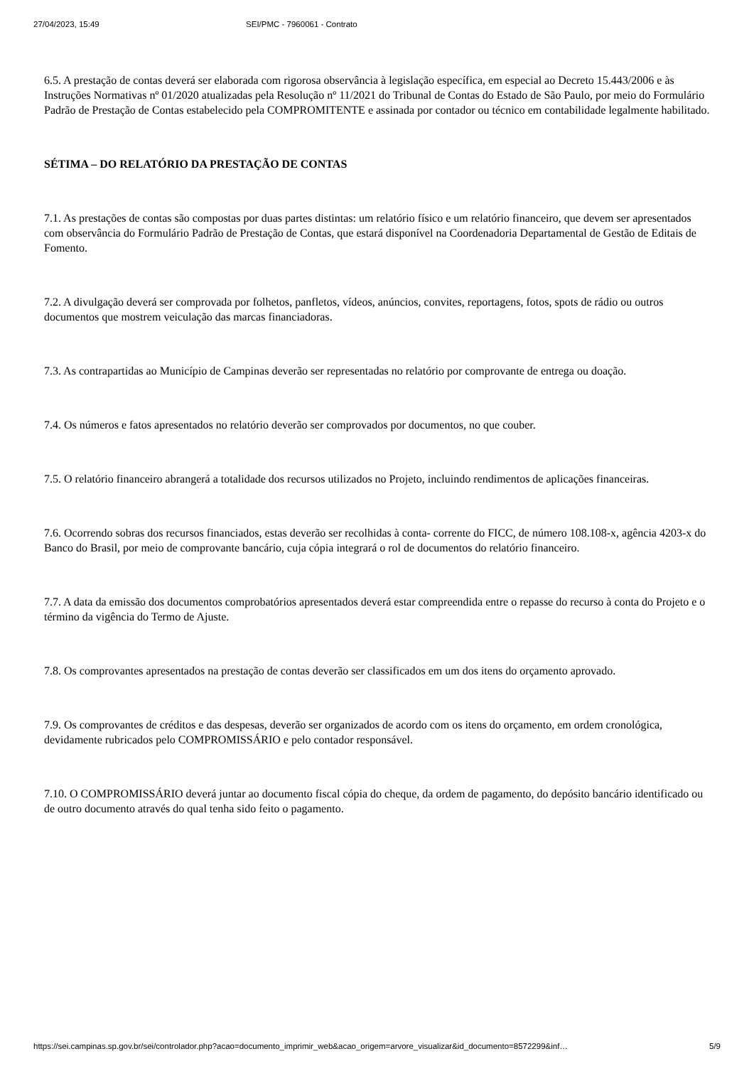27/04/2023, 15:49 SEI/PMC - 7960061 - Contrato
6.5. A prestação de contas deverá ser elaborada com rigorosa observância à legislação específica, em especial ao Decreto 15.443/2006 e às Instruções Normativas nº 01/2020 atualizadas pela Resolução nº 11/2021 do Tribunal de Contas do Estado de São Paulo, por meio do Formulário Padrão de Prestação de Contas estabelecido pela COMPROMITENTE e assinada por contador ou técnico em contabilidade legalmente habilitado.
SÉTIMA – DO RELATÓRIO DA PRESTAÇÃO DE CONTAS
7.1. As prestações de contas são compostas por duas partes distintas: um relatório físico e um relatório financeiro, que devem ser apresentados com observância do Formulário Padrão de Prestação de Contas, que estará disponível na Coordenadoria Departamental de Gestão de Editais de Fomento.
7.2. A divulgação deverá ser comprovada por folhetos, panfletos, vídeos, anúncios, convites, reportagens, fotos, spots de rádio ou outros documentos que mostrem veiculação das marcas financiadoras.
7.3. As contrapartidas ao Município de Campinas deverão ser representadas no relatório por comprovante de entrega ou doação.
7.4. Os números e fatos apresentados no relatório deverão ser comprovados por documentos, no que couber.
7.5. O relatório financeiro abrangerá a totalidade dos recursos utilizados no Projeto, incluindo rendimentos de aplicações financeiras.
7.6. Ocorrendo sobras dos recursos financiados, estas deverão ser recolhidas à conta- corrente do FICC, de número 108.108-x, agência 4203-x do Banco do Brasil, por meio de comprovante bancário, cuja cópia integrará o rol de documentos do relatório financeiro.
7.7. A data da emissão dos documentos comprobatórios apresentados deverá estar compreendida entre o repasse do recurso à conta do Projeto e o término da vigência do Termo de Ajuste.
7.8. Os comprovantes apresentados na prestação de contas deverão ser classificados em um dos itens do orçamento aprovado.
7.9. Os comprovantes de créditos e das despesas, deverão ser organizados de acordo com os itens do orçamento, em ordem cronológica, devidamente rubricados pelo COMPROMISSÁRIO e pelo contador responsável.
7.10. O COMPROMISSÁRIO deverá juntar ao documento fiscal cópia do cheque, da ordem de pagamento, do depósito bancário identificado ou de outro documento através do qual tenha sido feito o pagamento.
https://sei.campinas.sp.gov.br/sei/controlador.php?acao=documento_imprimir_web&acao_origem=arvore_visualizar&id_documento=8572299&inf… 5/9